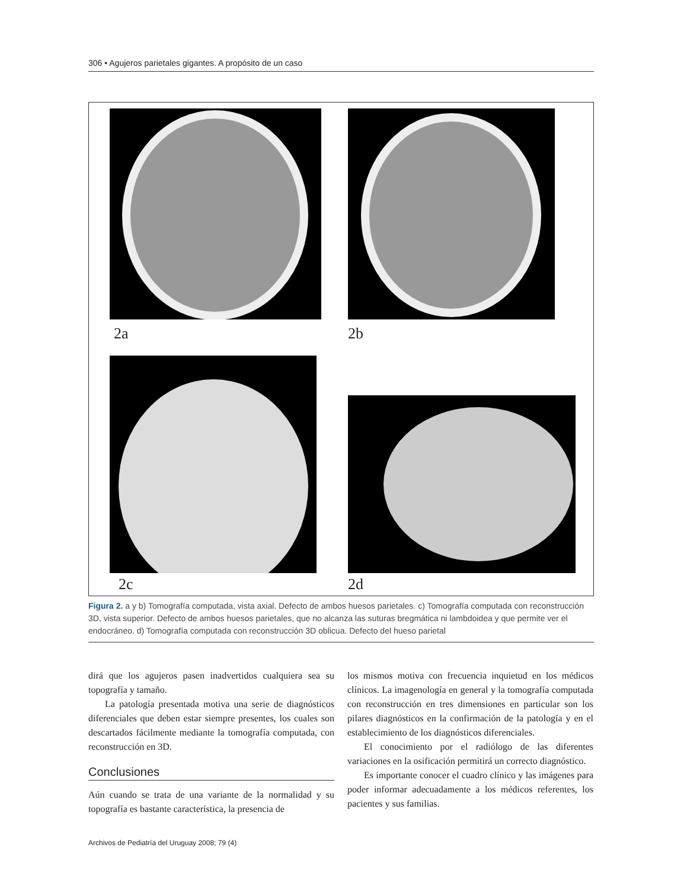306 • Agujeros parietales gigantes. A propósito de un caso
2a 2b
2c 2d
Figura 2. a y b) Tomografía computada, vista axial. Defecto de ambos huesos parietales. c) Tomografía computada con reconstrucción 3D, vista superior. Defecto de ambos huesos parietales, que no alcanza las suturas bregmática ni lambdoidea y que permite ver el endocráneo. d) Tomografía computada con reconstrucción 3D oblicua. Defecto del hueso parietal
dirá que los agujeros pasen inadvertidos cualquiera sea su topografía y tamaño.
La patología presentada motiva una serie de diagnósticos diferenciales que deben estar siempre presentes, los cuales son descartados fácilmente mediante la tomografía computada, con reconstrucción en 3D.
Conclusiones
Aún cuando se trata de una variante de la normalidad y su topografía es bastante característica, la presencia de
los mismos motiva con frecuencia inquietud en los médicos clínicos. La imagenología en general y la tomografía computada con reconstrucción en tres dimensiones en particular son los pilares diagnósticos en la confirmación de la patología y en el establecimiento de los diagnósticos diferenciales.
El conocimiento por el radiólogo de las diferentes variaciones en la osificación permitirá un correcto diagnóstico.
Es importante conocer el cuadro clínico y las imágenes para poder informar adecuadamente a los médicos referentes, los pacientes y sus familias.
Archivos de Pediatría del Uruguay 2008; 79 (4)